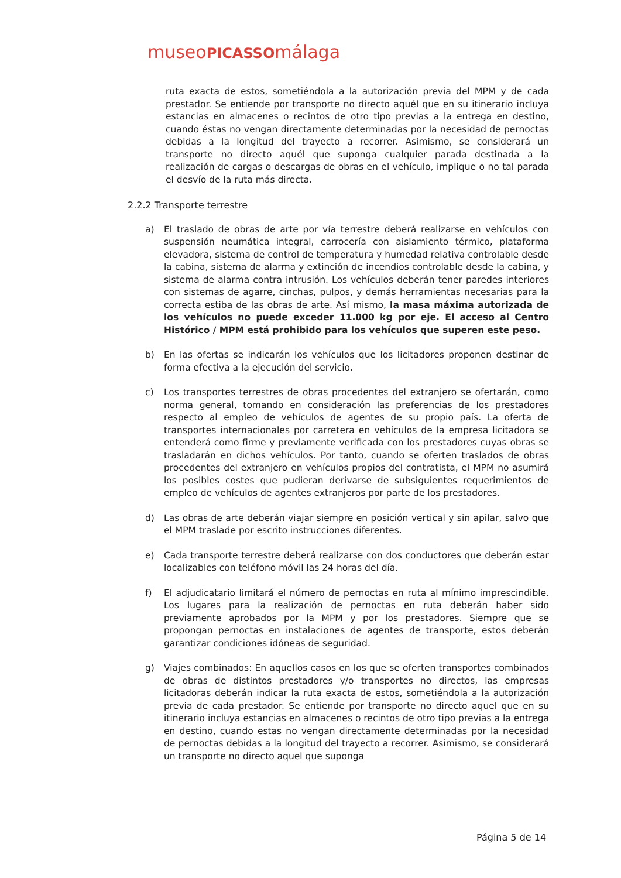museoPICASSOmálaga
ruta exacta de estos, sometiéndola a la autorización previa del MPM y de cada prestador. Se entiende por transporte no directo aquél que en su itinerario incluya estancias en almacenes o recintos de otro tipo previas a la entrega en destino, cuando éstas no vengan directamente determinadas por la necesidad de pernoctas debidas a la longitud del trayecto a recorrer. Asimismo, se considerará un transporte no directo aquél que suponga cualquier parada destinada a la realización de cargas o descargas de obras en el vehículo, implique o no tal parada el desvío de la ruta más directa.
2.2.2 Transporte terrestre
a) El traslado de obras de arte por vía terrestre deberá realizarse en vehículos con suspensión neumática integral, carrocería con aislamiento térmico, plataforma elevadora, sistema de control de temperatura y humedad relativa controlable desde la cabina, sistema de alarma y extinción de incendios controlable desde la cabina, y sistema de alarma contra intrusión. Los vehículos deberán tener paredes interiores con sistemas de agarre, cinchas, pulpos, y demás herramientas necesarias para la correcta estiba de las obras de arte. Así mismo, la masa máxima autorizada de los vehículos no puede exceder 11.000 kg por eje. El acceso al Centro Histórico / MPM está prohibido para los vehículos que superen este peso.
b) En las ofertas se indicarán los vehículos que los licitadores proponen destinar de forma efectiva a la ejecución del servicio.
c) Los transportes terrestres de obras procedentes del extranjero se ofertarán, como norma general, tomando en consideración las preferencias de los prestadores respecto al empleo de vehículos de agentes de su propio país. La oferta de transportes internacionales por carretera en vehículos de la empresa licitadora se entenderá como firme y previamente verificada con los prestadores cuyas obras se trasladarán en dichos vehículos. Por tanto, cuando se oferten traslados de obras procedentes del extranjero en vehículos propios del contratista, el MPM no asumirá los posibles costes que pudieran derivarse de subsiguientes requerimientos de empleo de vehículos de agentes extranjeros por parte de los prestadores.
d) Las obras de arte deberán viajar siempre en posición vertical y sin apilar, salvo que el MPM traslade por escrito instrucciones diferentes.
e) Cada transporte terrestre deberá realizarse con dos conductores que deberán estar localizables con teléfono móvil las 24 horas del día.
f) El adjudicatario limitará el número de pernoctas en ruta al mínimo imprescindible. Los lugares para la realización de pernoctas en ruta deberán haber sido previamente aprobados por la MPM y por los prestadores. Siempre que se propongan pernoctas en instalaciones de agentes de transporte, estos deberán garantizar condiciones idóneas de seguridad.
g) Viajes combinados: En aquellos casos en los que se oferten transportes combinados de obras de distintos prestadores y/o transportes no directos, las empresas licitadoras deberán indicar la ruta exacta de estos, sometiéndola a la autorización previa de cada prestador. Se entiende por transporte no directo aquel que en su itinerario incluya estancias en almacenes o recintos de otro tipo previas a la entrega en destino, cuando estas no vengan directamente determinadas por la necesidad de pernoctas debidas a la longitud del trayecto a recorrer. Asimismo, se considerará un transporte no directo aquel que suponga
Página 5 de 14